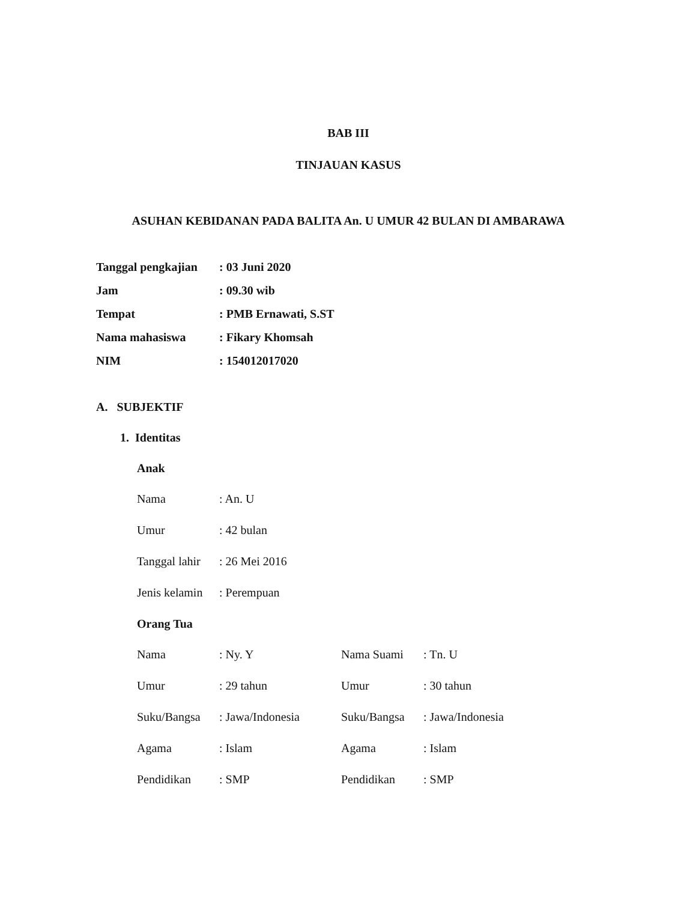BAB III
TINJAUAN KASUS
ASUHAN KEBIDANAN PADA BALITA An. U UMUR 42 BULAN DI AMBARAWA
| Tanggal pengkajian | : 03 Juni 2020 |
| Jam | : 09.30 wib |
| Tempat | : PMB Ernawati, S.ST |
| Nama mahasiswa | : Fikary Khomsah |
| NIM | : 154012017020 |
A. SUBJEKTIF
1. Identitas
Anak
| Nama | : An. U |
| Umur | : 42 bulan |
| Tanggal lahir | : 26 Mei 2016 |
| Jenis kelamin | : Perempuan |
Orang Tua
| Nama | : Ny. Y | Nama Suami | : Tn. U |
| Umur | : 29 tahun | Umur | : 30 tahun |
| Suku/Bangsa | : Jawa/Indonesia | Suku/Bangsa | : Jawa/Indonesia |
| Agama | : Islam | Agama | : Islam |
| Pendidikan | : SMP | Pendidikan | : SMP |